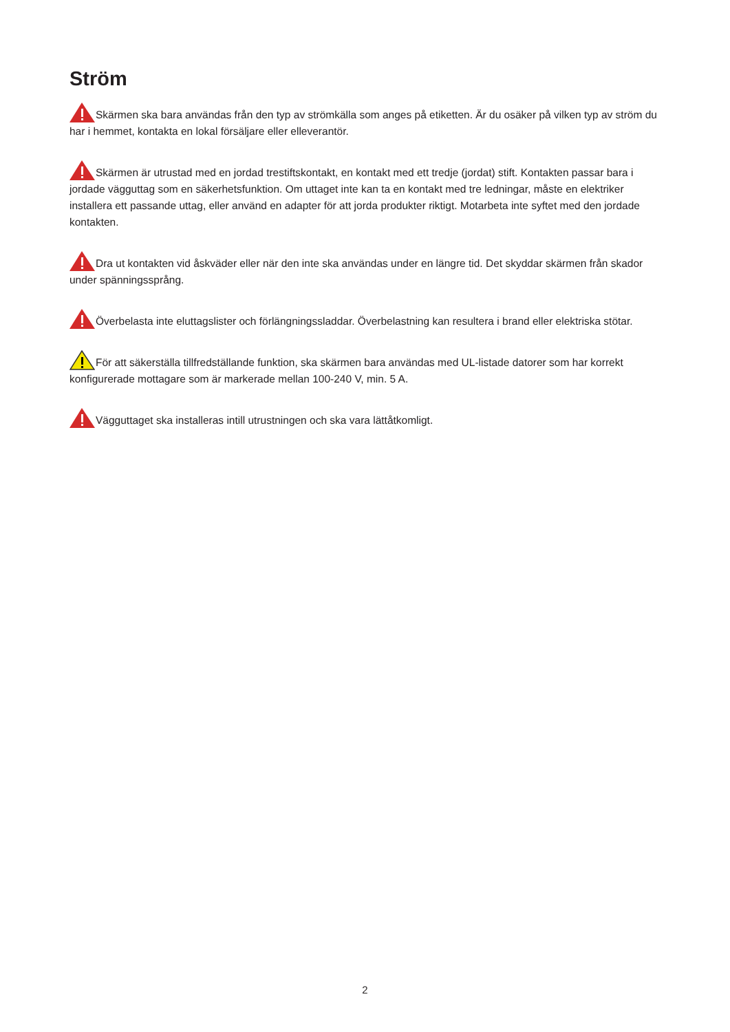Ström
Skärmen ska bara användas från den typ av strömkälla som anges på etiketten. Är du osäker på vilken typ av ström du har i hemmet, kontakta en lokal försäljare eller elleverantör.
Skärmen är utrustad med en jordad trestiftskontakt, en kontakt med ett tredje (jordat) stift. Kontakten passar bara i jordade vägguttag som en säkerhetsfunktion. Om uttaget inte kan ta en kontakt med tre ledningar, måste en elektriker installera ett passande uttag, eller använd en adapter för att jorda produkter riktigt. Motarbeta inte syftet med den jordade kontakten.
Dra ut kontakten vid åskväder eller när den inte ska användas under en längre tid. Det skyddar skärmen från skador under spänningssprång.
Överbelasta inte eluttagslister och förlängningssladdar. Överbelastning kan resultera i brand eller elektriska stötar.
För att säkerställa tillfredställande funktion, ska skärmen bara användas med UL-listade datorer som har korrekt konfigurerade mottagare som är markerade mellan 100-240 V, min. 5 A.
Vägguttaget ska installeras intill utrustningen och ska vara lättåtkomligt.
2